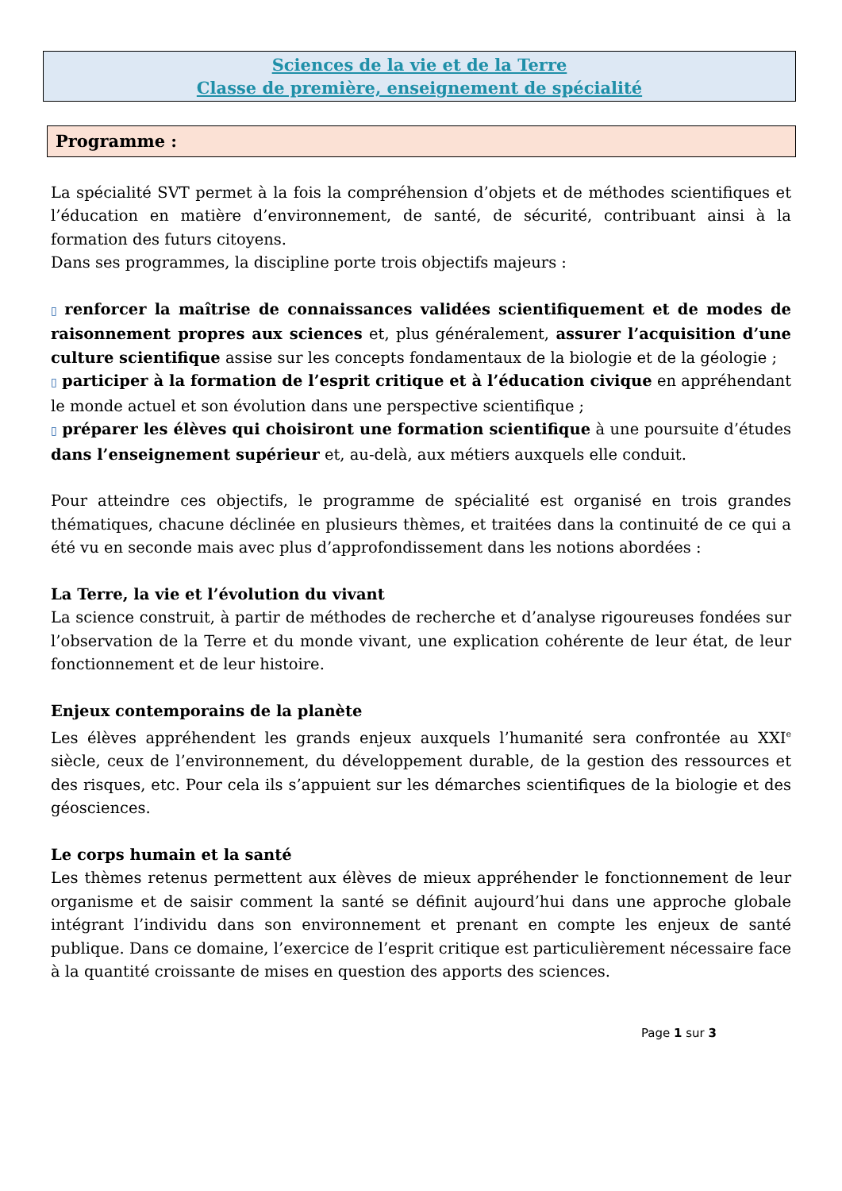Sciences de la vie et de la Terre
Classe de première, enseignement de spécialité
Programme :
La spécialité SVT permet à la fois la compréhension d’objets et de méthodes scientifiques et l’éducation en matière d’environnement, de santé, de sécurité, contribuant ainsi à la formation des futurs citoyens.
Dans ses programmes, la discipline porte trois objectifs majeurs :
▯ renforcer la maîtrise de connaissances validées scientifiquement et de modes de raisonnement propres aux sciences et, plus généralement, assurer l’acquisition d’une culture scientifique assise sur les concepts fondamentaux de la biologie et de la géologie ;
▯ participer à la formation de l’esprit critique et à l’éducation civique en appréhendant le monde actuel et son évolution dans une perspective scientifique ;
▯ préparer les élèves qui choisiront une formation scientifique à une poursuite d’études dans l’enseignement supérieur et, au-delà, aux métiers auxquels elle conduit.
Pour atteindre ces objectifs, le programme de spécialité est organisé en trois grandes thématiques, chacune déclinée en plusieurs thèmes, et traitées dans la continuité de ce qui a été vu en seconde mais avec plus d’approfondissement dans les notions abordées :
La Terre, la vie et l’évolution du vivant
La science construit, à partir de méthodes de recherche et d’analyse rigoureuses fondées sur l’observation de la Terre et du monde vivant, une explication cohérente de leur état, de leur fonctionnement et de leur histoire.
Enjeux contemporains de la planète
Les élèves appréhendent les grands enjeux auxquels l’humanité sera confrontée au XXI<sup>e</sup> siècle, ceux de l’environnement, du développement durable, de la gestion des ressources et des risques, etc. Pour cela ils s’appuient sur les démarches scientifiques de la biologie et des géosciences.
Le corps humain et la santé
Les thèmes retenus permettent aux élèves de mieux appréhender le fonctionnement de leur organisme et de saisir comment la santé se définit aujourd’hui dans une approche globale intégrant l’individu dans son environnement et prenant en compte les enjeux de santé publique. Dans ce domaine, l’exercice de l’esprit critique est particulièrement nécessaire face à la quantité croissante de mises en question des apports des sciences.
Page 1 sur 3